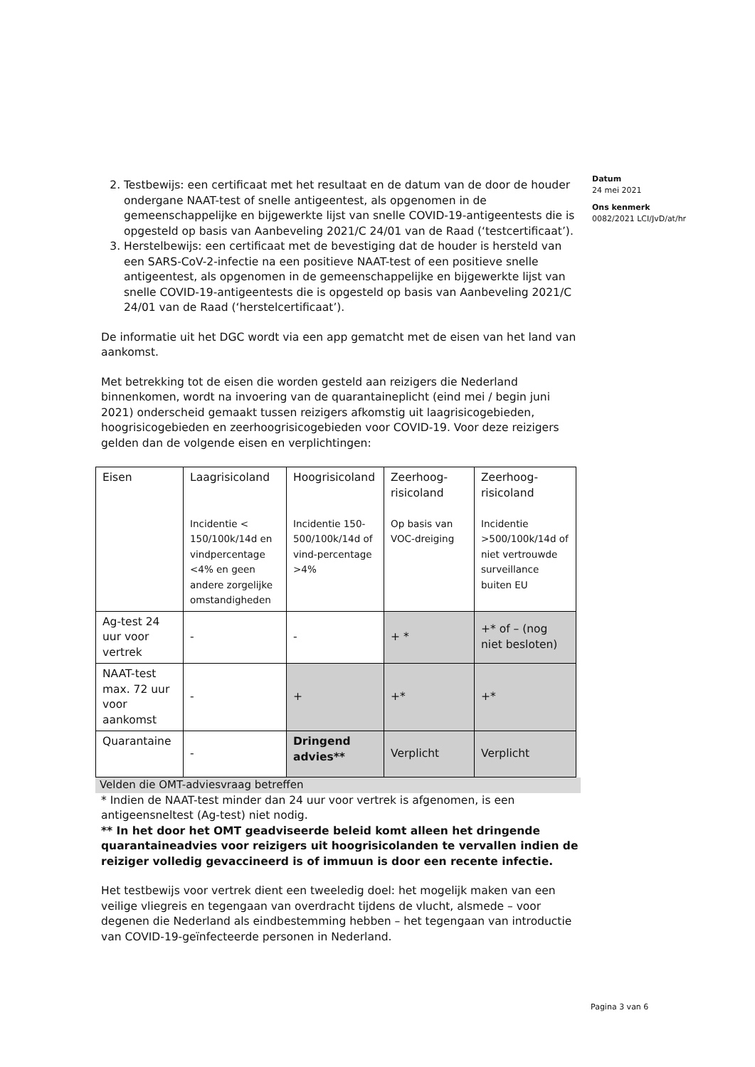Datum
24 mei 2021
Ons kenmerk
0082/2021 LCI/JvD/at/hr
2. Testbewijs: een certificaat met het resultaat en de datum van de door de houder ondergane NAAT-test of snelle antigeentest, als opgenomen in de gemeenschappelijke en bijgewerkte lijst van snelle COVID-19-antigeentests die is opgesteld op basis van Aanbeveling 2021/C 24/01 van de Raad (‘testcertificaat’).
3. Herstelbewijs: een certificaat met de bevestiging dat de houder is hersteld van een SARS-CoV-2-infectie na een positieve NAAT-test of een positieve snelle antigeentest, als opgenomen in de gemeenschappelijke en bijgewerkte lijst van snelle COVID-19-antigeentests die is opgesteld op basis van Aanbeveling 2021/C 24/01 van de Raad (‘herstelcertificaat’).
De informatie uit het DGC wordt via een app gematcht met de eisen van het land van aankomst.
Met betrekking tot de eisen die worden gesteld aan reizigers die Nederland binnenkomen, wordt na invoering van de quarantaineplicht (eind mei / begin juni 2021) onderscheid gemaakt tussen reizigers afkomstig uit laagrisicogebieden, hoogrisicogebieden en zeerhoogrisicogebieden voor COVID-19. Voor deze reizigers gelden dan de volgende eisen en verplichtingen:
| Eisen | Laagrisicoland Incidentie < 150/100k/14d en vindpercentage <4% en geen andere zorgelijke omstandigheden | Hoogrisicoland Incidentie 150-500/100k/14d of vind-percentage >4% | Zeerhoog-risicoland Op basis van VOC-dreiging | Zeerhoog-risicoland Incidentie >500/100k/14d of niet vertrouwde surveillance buiten EU |
| Ag-test 24 uur voor vertrek | - | - | + * | +* of – (nog niet besloten) |
| NAAT-test max. 72 uur voor aankomst | - | + | +* | +* |
| Quarantaine | - | Dringend advies** | Verplicht | Verplicht |
Velden die OMT-adviesvraag betreffen
* Indien de NAAT-test minder dan 24 uur voor vertrek is afgenomen, is een antigeensneltest (Ag-test) niet nodig.
** In het door het OMT geadviseerde beleid komt alleen het dringende quarantaineadvies voor reizigers uit hoogrisicolanden te vervallen indien de reiziger volledig gevaccineerd is of immuun is door een recente infectie.
Het testbewijs voor vertrek dient een tweeledig doel: het mogelijk maken van een veilige vliegreis en tegengaan van overdracht tijdens de vlucht, alsmede – voor degenen die Nederland als eindbestemming hebben – het tegengaan van introductie van COVID-19-geïnfecteerde personen in Nederland.
Pagina 3 van 6